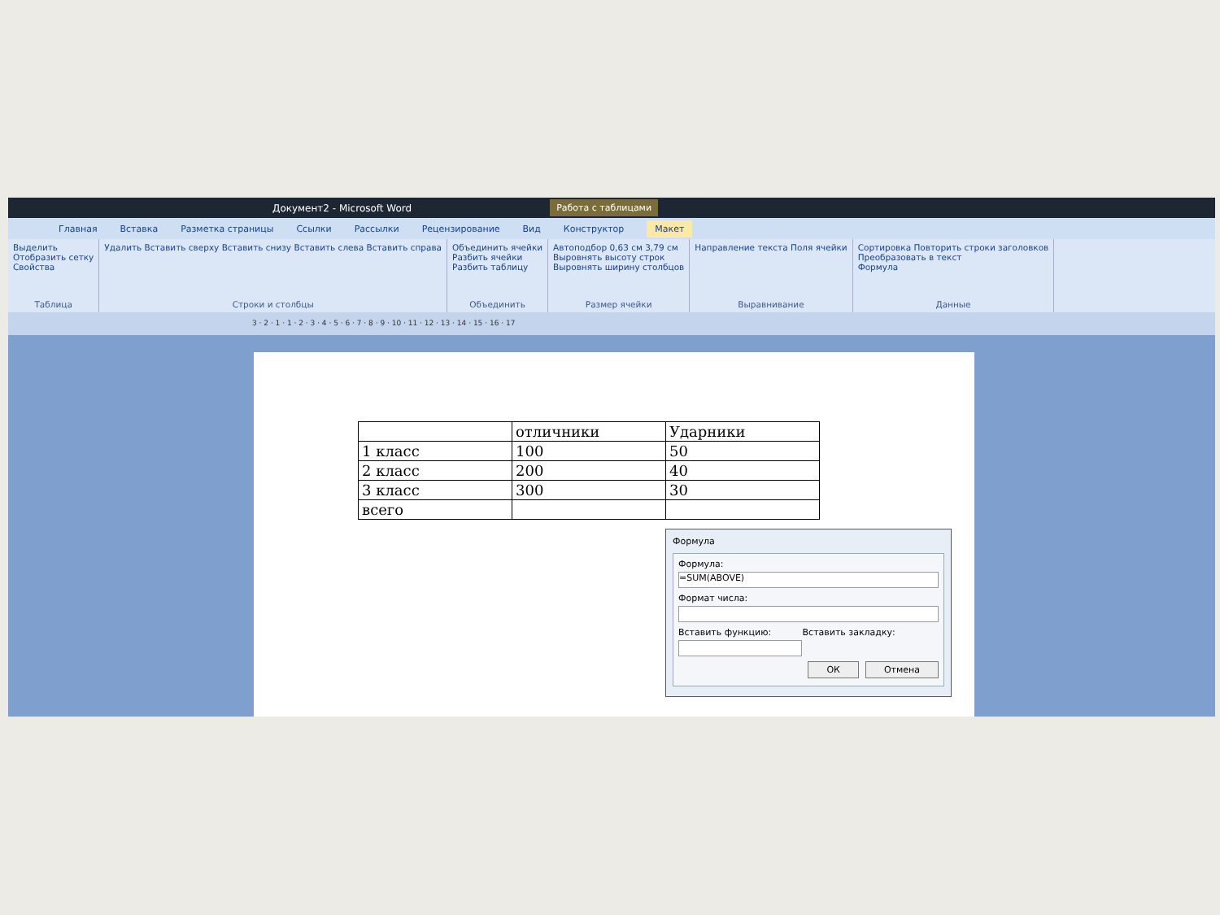Документ2 - Microsoft Word Работа с таблицами
Главная Вставка Разметка страницы Ссылки Рассылки Рецензирование Вид Конструктор Макет
Выделить
Отобразить сетку
Свойства
Таблица
Удалить Вставить сверху Вставить снизу Вставить слева Вставить справа
Строки и столбцы
Объединить ячейки
Разбить ячейки
Разбить таблицу
Объединить
Автоподбор 0,63 см 3,79 см
Выровнять высоту строк
Выровнять ширину столбцов
Размер ячейки
Направление текста Поля ячейки
Выравнивание
Сортировка Повторить строки заголовков
Преобразовать в текст
Формула
Данные
3 · 2 · 1 · 1 · 2 · 3 · 4 · 5 · 6 · 7 · 8 · 9 · 10 · 11 · 12 · 13 · 14 · 15 · 16 · 17
| | отличники | Ударники |
| 1 класс | 100 | 50 |
| 2 класс | 200 | 40 |
| 3 класс | 300 | 30 |
| всего | | |
Формула
Формула:
=SUM(ABOVE)
Формат числа:
Вставить функцию: Вставить закладку:
ОК Отмена